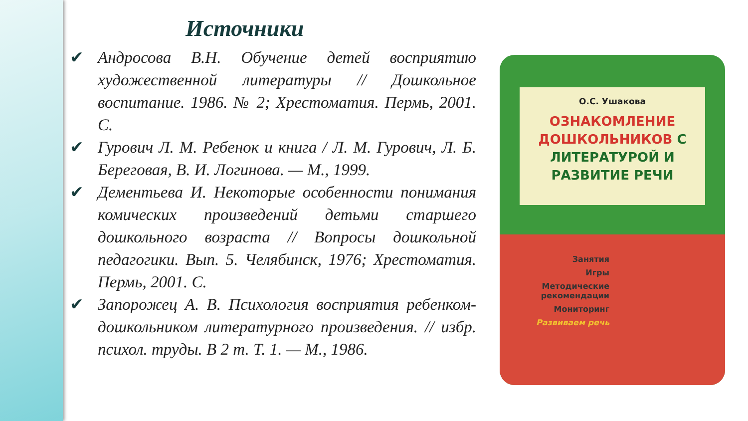Источники
✔ Андросова В.Н. Обучение детей восприятию художественной литературы // Дошкольное воспитание. 1986. № 2; Хрестоматия. Пермь, 2001. С.
✔ Гурович Л. М. Ребенок и книга / Л. М. Гурович, Л. Б. Береговая, В. И. Логинова. — М., 1999.
✔ Дементьева И. Некоторые особенности понимания комических произведений детьми старшего дошкольного возраста // Вопросы дошкольной педагогики. Вып. 5. Челябинск, 1976; Хрестоматия. Пермь, 2001. С.
✔ Запорожец А. В. Психология восприятия ребенком-дошкольником литературного произведения. // избр. психол. труды. В 2 т. Т. 1. — М., 1986.
О.С. Ушакова
ОЗНАКОМЛЕНИЕ ДОШКОЛЬНИКОВ С ЛИТЕРАТУРОЙ И РАЗВИТИЕ РЕЧИ
Занятия
Игры
Методические рекомендации
Мониторинг
Развиваем речь